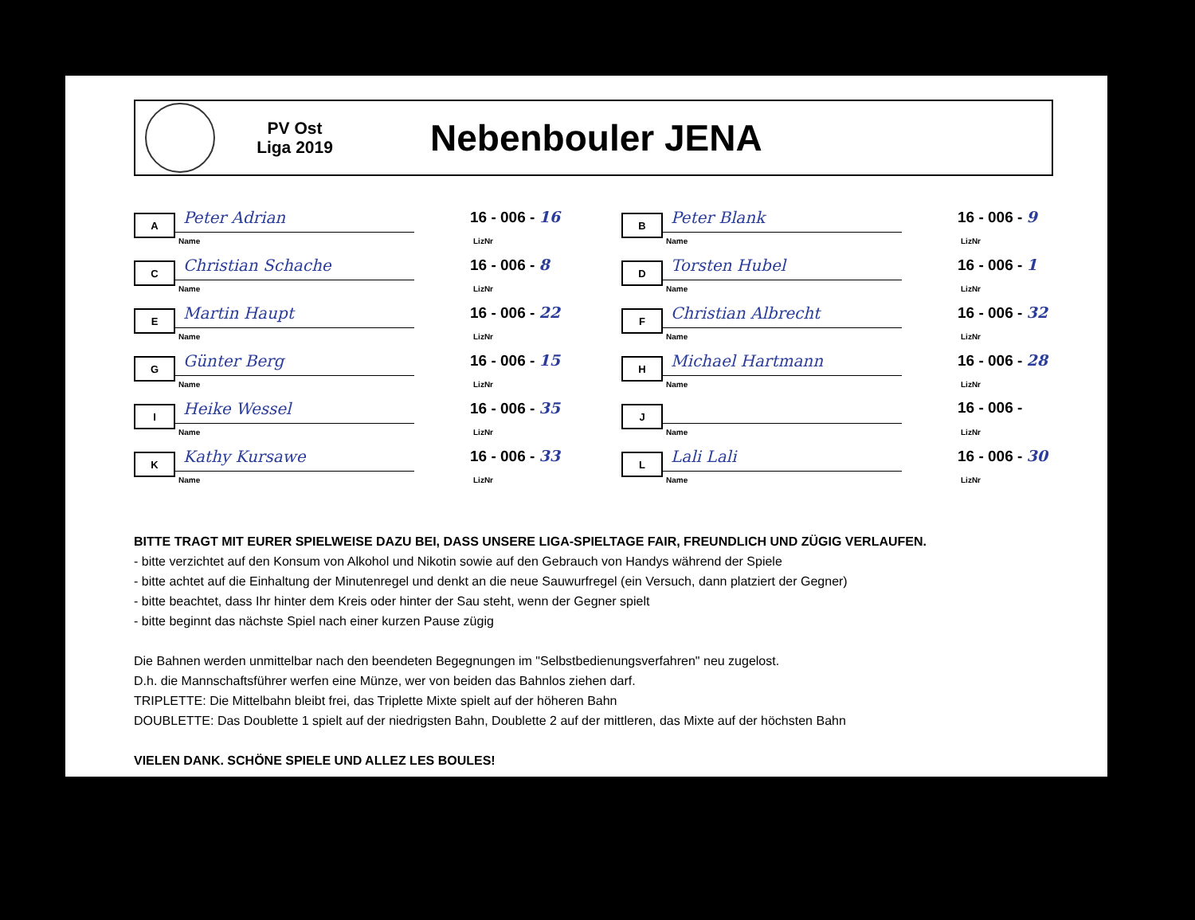PV Ost
Liga 2019
Nebenbouler JENA
A
Peter Adrian
Name
16 - 006 - 16
LizNr
B
Peter Blank
Name
16 - 006 - 9
LizNr
C
Christian Schache
Name
16 - 006 - 8
LizNr
D
Torsten Hubel
Name
16 - 006 - 1
LizNr
E
Martin Haupt
Name
16 - 006 - 22
LizNr
F
Christian Albrecht
Name
16 - 006 - 32
LizNr
G
Günter Berg
Name
16 - 006 - 15
LizNr
H
Michael Hartmann
Name
16 - 006 - 28
LizNr
I
Heike Wessel
Name
16 - 006 - 35
LizNr
J
Name
16 - 006 -
LizNr
K
Kathy Kursawe
Name
16 - 006 - 33
LizNr
L
Lali Lali
Name
16 - 006 - 30
LizNr
BITTE TRAGT MIT EURER SPIELWEISE DAZU BEI, DASS UNSERE LIGA-SPIELTAGE FAIR, FREUNDLICH UND ZÜGIG VERLAUFEN.
- bitte verzichtet auf den Konsum von Alkohol und Nikotin sowie auf den Gebrauch von Handys während der Spiele
- bitte achtet auf die Einhaltung der Minutenregel und denkt an die neue Sauwurfregel (ein Versuch, dann platziert der Gegner)
- bitte beachtet, dass Ihr hinter dem Kreis oder hinter der Sau steht, wenn der Gegner spielt
- bitte beginnt das nächste Spiel nach einer kurzen Pause zügig
Die Bahnen werden unmittelbar nach den beendeten Begegnungen im "Selbstbedienungsverfahren" neu zugelost.
D.h. die Mannschaftsführer werfen eine Münze, wer von beiden das Bahnlos ziehen darf.
TRIPLETTE: Die Mittelbahn bleibt frei, das Triplette Mixte spielt auf der höheren Bahn
DOUBLETTE: Das Doublette 1 spielt auf der niedrigsten Bahn, Doublette 2 auf der mittleren, das Mixte auf der höchsten Bahn
VIELEN DANK. SCHÖNE SPIELE UND ALLEZ LES BOULES!